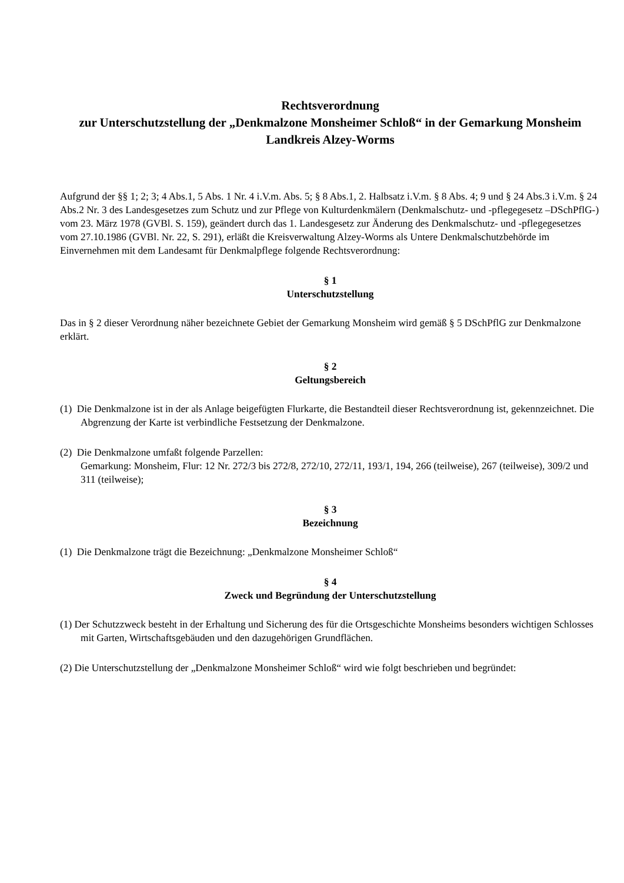Rechtsverordnung
zur Unterschutzstellung der „Denkmalzone Monsheimer Schloß“ in der Gemarkung Monsheim
Landkreis Alzey-Worms
Aufgrund der §§ 1; 2; 3; 4 Abs.1, 5 Abs. 1 Nr. 4 i.V.m. Abs. 5; § 8 Abs.1, 2. Halbsatz i.V.m. § 8 Abs. 4; 9 und § 24 Abs.3 i.V.m. § 24 Abs.2 Nr. 3 des Landesgesetzes zum Schutz und zur Pflege von Kulturdenkmälern (Denkmalschutz- und -pflegegesetz –DSchPflG-) vom 23. März 1978 (GVBl. S. 159), geändert durch das 1. Landesgesetz zur Änderung des Denkmalschutz- und -pflegegesetzes vom 27.10.1986 (GVBl. Nr. 22, S. 291), erläßt die Kreisverwaltung Alzey-Worms als Untere Denkmalschutzbehörde im Einvernehmen mit dem Landesamt für Denkmalpflege folgende Rechtsverordnung:
§ 1
Unterschutzstellung
Das in § 2 dieser Verordnung näher bezeichnete Gebiet der Gemarkung Monsheim wird gemäß § 5 DSchPflG zur Denkmalzone erklärt.
§ 2
Geltungsbereich
(1) Die Denkmalzone ist in der als Anlage beigefügten Flurkarte, die Bestandteil dieser Rechtsverordnung ist, gekennzeichnet. Die Abgrenzung der Karte ist verbindliche Festsetzung der Denkmalzone.
(2) Die Denkmalzone umfaßt folgende Parzellen:
Gemarkung: Monsheim, Flur: 12 Nr. 272/3 bis 272/8, 272/10, 272/11, 193/1, 194, 266 (teilweise), 267 (teilweise), 309/2 und 311 (teilweise);
§ 3
Bezeichnung
(1) Die Denkmalzone trägt die Bezeichnung: „Denkmalzone Monsheimer Schloß“
§ 4
Zweck und Begründung der Unterschutzstellung
(1) Der Schutzzweck besteht in der Erhaltung und Sicherung des für die Ortsgeschichte Monsheims besonders wichtigen Schlosses mit Garten, Wirtschaftsgebäuden und den dazugehörigen Grundflächen.
(2) Die Unterschutzstellung der „Denkmalzone Monsheimer Schloß“ wird wie folgt beschrieben und begründet: